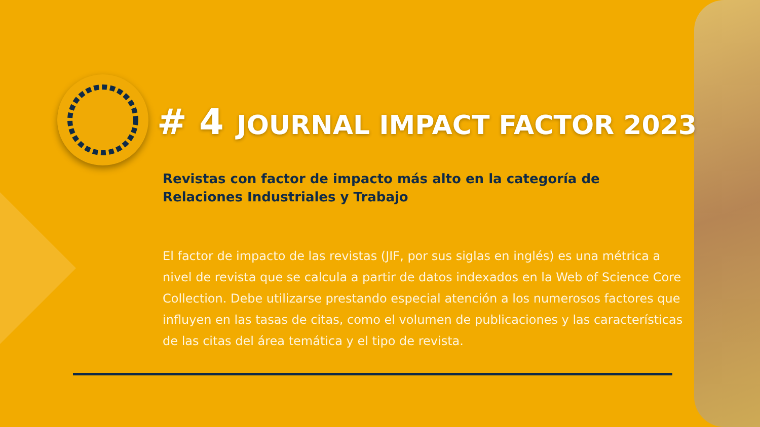# 4 JOURNAL IMPACT FACTOR 2023
Revistas con factor de impacto más alto en la categoría de Relaciones Industriales y Trabajo
El factor de impacto de las revistas (JIF, por sus siglas en inglés) es una métrica a nivel de revista que se calcula a partir de datos indexados en la Web of Science Core Collection. Debe utilizarse prestando especial atención a los numerosos factores que influyen en las tasas de citas, como el volumen de publicaciones y las características de las citas del área temática y el tipo de revista.